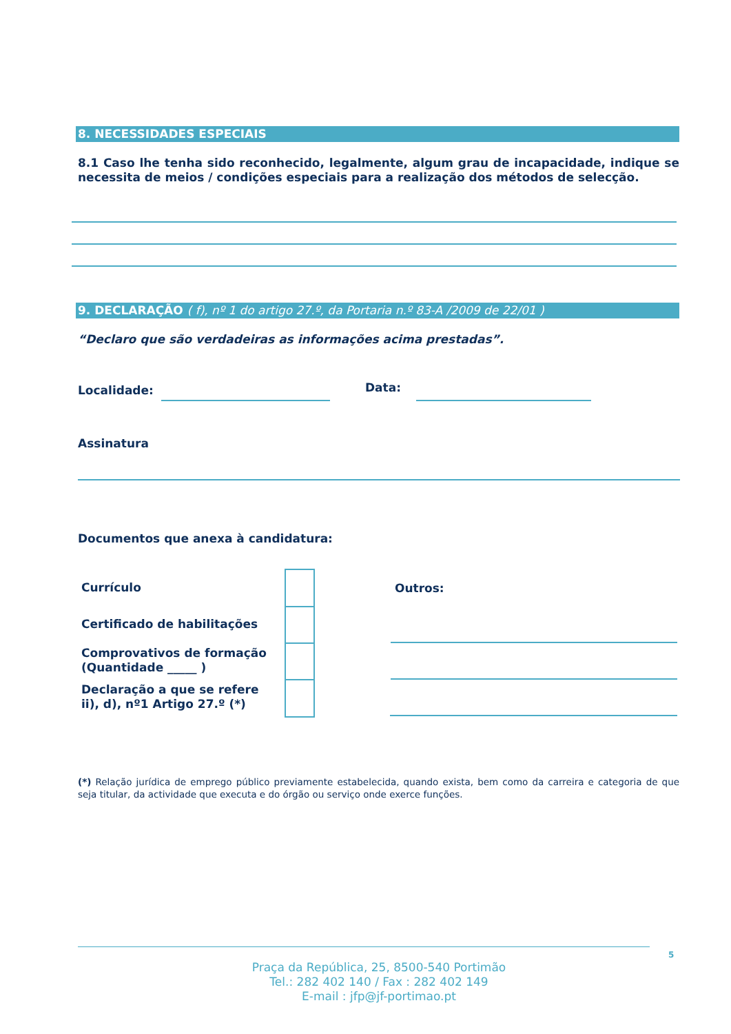8. NECESSIDADES ESPECIAIS
8.1 Caso lhe tenha sido reconhecido, legalmente, algum grau de incapacidade, indique se necessita de meios / condições especiais para a realização dos métodos de selecção.
9. DECLARAÇÃO ( f), nº 1 do artigo 27.º, da Portaria n.º 83-A /2009 de 22/01 )
“Declaro que são verdadeiras as informações acima prestadas”.
Localidade: Data:
Assinatura
Documentos que anexa à candidatura:
Currículo
Certificado de habilitações
Comprovativos de formação (Quantidade _____ )
Declaração a que se refere ii), d), nº1 Artigo 27.º (*)
Outros:
(*) Relação jurídica de emprego público previamente estabelecida, quando exista, bem como da carreira e categoria de que seja titular, da actividade que executa e do órgão ou serviço onde exerce funções.
5
Praça da República, 25, 8500-540 Portimão
Tel.: 282 402 140 / Fax : 282 402 149
E-mail : jfp@jf-portimao.pt